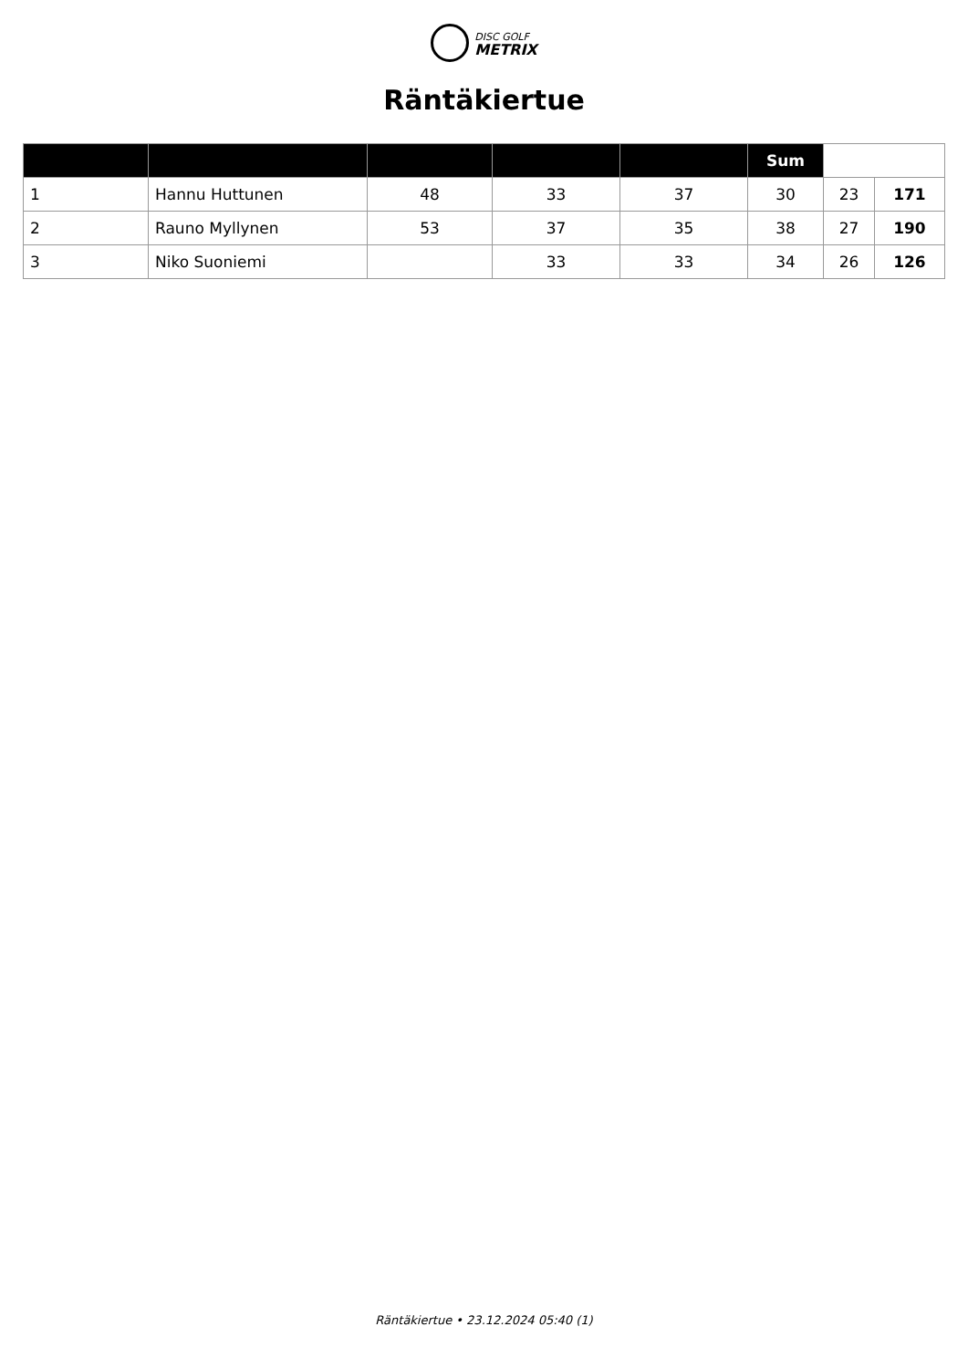DISC GOLF
METRIX
Räntäkiertue
| | | | | | Sum | | |
| --- | --- | --- | --- | --- | --- | --- | --- |
| 1 | Hannu Huttunen | 48 | 33 | 37 | 30 | 23 | 171 |
| 2 | Rauno Myllynen | 53 | 37 | 35 | 38 | 27 | 190 |
| 3 | Niko Suoniemi | | 33 | 33 | 34 | 26 | 126 |
Räntäkiertue • 23.12.2024 05:40 (1)